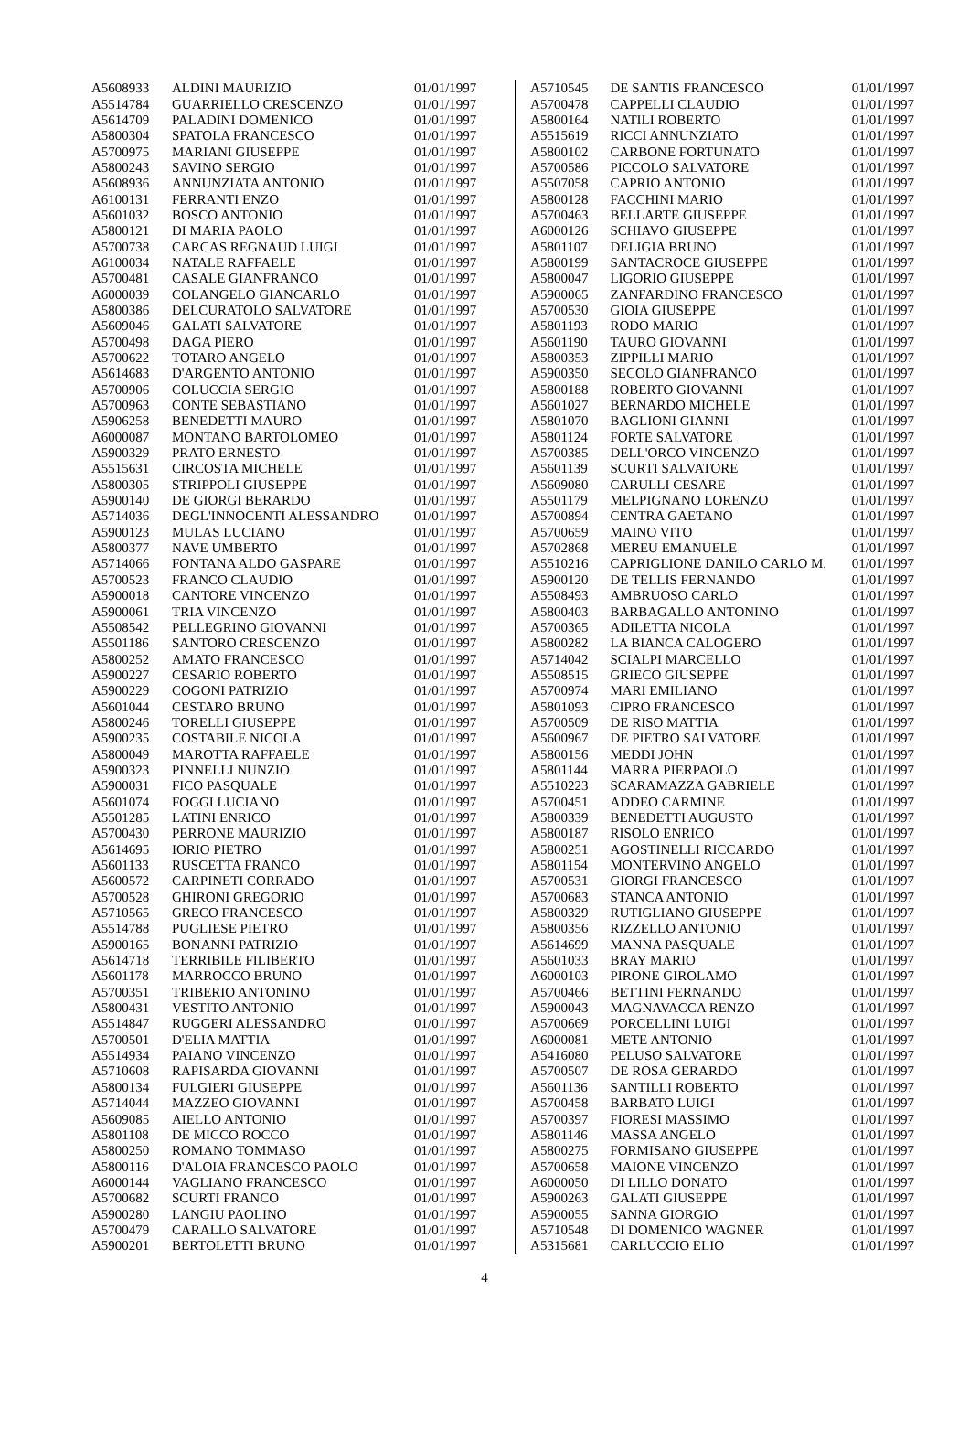| A5608933 | ALDINI MAURIZIO | 01/01/1997 |
| A5514784 | GUARRIELLO CRESCENZO | 01/01/1997 |
| A5614709 | PALADINI DOMENICO | 01/01/1997 |
| A5800304 | SPATOLA FRANCESCO | 01/01/1997 |
| A5700975 | MARIANI GIUSEPPE | 01/01/1997 |
| A5800243 | SAVINO SERGIO | 01/01/1997 |
| A5608936 | ANNUNZIATA ANTONIO | 01/01/1997 |
| A6100131 | FERRANTI ENZO | 01/01/1997 |
| A5601032 | BOSCO ANTONIO | 01/01/1997 |
| A5800121 | DI MARIA PAOLO | 01/01/1997 |
| A5700738 | CARCAS REGNAUD LUIGI | 01/01/1997 |
| A6100034 | NATALE RAFFAELE | 01/01/1997 |
| A5700481 | CASALE GIANFRANCO | 01/01/1997 |
| A6000039 | COLANGELO GIANCARLO | 01/01/1997 |
| A5800386 | DELCURATOLO SALVATORE | 01/01/1997 |
| A5609046 | GALATI SALVATORE | 01/01/1997 |
| A5700498 | DAGA PIERO | 01/01/1997 |
| A5700622 | TOTARO ANGELO | 01/01/1997 |
| A5614683 | D'ARGENTO ANTONIO | 01/01/1997 |
| A5700906 | COLUCCIA SERGIO | 01/01/1997 |
| A5700963 | CONTE SEBASTIANO | 01/01/1997 |
| A5906258 | BENEDETTI MAURO | 01/01/1997 |
| A6000087 | MONTANO BARTOLOMEO | 01/01/1997 |
| A5900329 | PRATO ERNESTO | 01/01/1997 |
| A5515631 | CIRCOSTA MICHELE | 01/01/1997 |
| A5800305 | STRIPPOLI GIUSEPPE | 01/01/1997 |
| A5900140 | DE GIORGI BERARDO | 01/01/1997 |
| A5714036 | DEGL'INNOCENTI ALESSANDRO | 01/01/1997 |
| A5900123 | MULAS LUCIANO | 01/01/1997 |
| A5800377 | NAVE UMBERTO | 01/01/1997 |
| A5714066 | FONTANA ALDO GASPARE | 01/01/1997 |
| A5700523 | FRANCO CLAUDIO | 01/01/1997 |
| A5900018 | CANTORE VINCENZO | 01/01/1997 |
| A5900061 | TRIA VINCENZO | 01/01/1997 |
| A5508542 | PELLEGRINO GIOVANNI | 01/01/1997 |
| A5501186 | SANTORO CRESCENZO | 01/01/1997 |
| A5800252 | AMATO FRANCESCO | 01/01/1997 |
| A5900227 | CESARIO ROBERTO | 01/01/1997 |
| A5900229 | COGONI PATRIZIO | 01/01/1997 |
| A5601044 | CESTARO BRUNO | 01/01/1997 |
| A5800246 | TORELLI GIUSEPPE | 01/01/1997 |
| A5900235 | COSTABILE NICOLA | 01/01/1997 |
| A5800049 | MAROTTA RAFFAELE | 01/01/1997 |
| A5900323 | PINNELLI NUNZIO | 01/01/1997 |
| A5900031 | FICO PASQUALE | 01/01/1997 |
| A5601074 | FOGGI LUCIANO | 01/01/1997 |
| A5501285 | LATINI ENRICO | 01/01/1997 |
| A5700430 | PERRONE MAURIZIO | 01/01/1997 |
| A5614695 | IORIO PIETRO | 01/01/1997 |
| A5601133 | RUSCETTA FRANCO | 01/01/1997 |
| A5600572 | CARPINETI CORRADO | 01/01/1997 |
| A5700528 | GHIRONI GREGORIO | 01/01/1997 |
| A5710565 | GRECO FRANCESCO | 01/01/1997 |
| A5514788 | PUGLIESE PIETRO | 01/01/1997 |
| A5900165 | BONANNI PATRIZIO | 01/01/1997 |
| A5614718 | TERRIBILE FILIBERTO | 01/01/1997 |
| A5601178 | MARROCCO BRUNO | 01/01/1997 |
| A5700351 | TRIBERIO ANTONINO | 01/01/1997 |
| A5800431 | VESTITO ANTONIO | 01/01/1997 |
| A5514847 | RUGGERI ALESSANDRO | 01/01/1997 |
| A5700501 | D'ELIA MATTIA | 01/01/1997 |
| A5514934 | PAIANO VINCENZO | 01/01/1997 |
| A5710608 | RAPISARDA GIOVANNI | 01/01/1997 |
| A5800134 | FULGIERI GIUSEPPE | 01/01/1997 |
| A5714044 | MAZZEO GIOVANNI | 01/01/1997 |
| A5609085 | AIELLO ANTONIO | 01/01/1997 |
| A5801108 | DE MICCO ROCCO | 01/01/1997 |
| A5800250 | ROMANO TOMMASO | 01/01/1997 |
| A5800116 | D'ALOIA FRANCESCO PAOLO | 01/01/1997 |
| A6000144 | VAGLIANO FRANCESCO | 01/01/1997 |
| A5700682 | SCURTI FRANCO | 01/01/1997 |
| A5900280 | LANGIU PAOLINO | 01/01/1997 |
| A5700479 | CARALLO SALVATORE | 01/01/1997 |
| A5900201 | BERTOLETTI BRUNO | 01/01/1997 |
| A5710545 | DE SANTIS FRANCESCO | 01/01/1997 |
| A5700478 | CAPPELLI CLAUDIO | 01/01/1997 |
| A5800164 | NATILI ROBERTO | 01/01/1997 |
| A5515619 | RICCI ANNUNZIATO | 01/01/1997 |
| A5800102 | CARBONE FORTUNATO | 01/01/1997 |
| A5700586 | PICCOLO SALVATORE | 01/01/1997 |
| A5507058 | CAPRIO ANTONIO | 01/01/1997 |
| A5800128 | FACCHINI MARIO | 01/01/1997 |
| A5700463 | BELLARTE GIUSEPPE | 01/01/1997 |
| A6000126 | SCHIAVO GIUSEPPE | 01/01/1997 |
| A5801107 | DELIGIA BRUNO | 01/01/1997 |
| A5800199 | SANTACROCE GIUSEPPE | 01/01/1997 |
| A5800047 | LIGORIO GIUSEPPE | 01/01/1997 |
| A5900065 | ZANFARDINO FRANCESCO | 01/01/1997 |
| A5700530 | GIOIA GIUSEPPE | 01/01/1997 |
| A5801193 | RODO MARIO | 01/01/1997 |
| A5601190 | TAURO GIOVANNI | 01/01/1997 |
| A5800353 | ZIPPILLI MARIO | 01/01/1997 |
| A5900350 | SECOLO GIANFRANCO | 01/01/1997 |
| A5800188 | ROBERTO GIOVANNI | 01/01/1997 |
| A5601027 | BERNARDO MICHELE | 01/01/1997 |
| A5801070 | BAGLIONI GIANNI | 01/01/1997 |
| A5801124 | FORTE SALVATORE | 01/01/1997 |
| A5700385 | DELL'ORCO VINCENZO | 01/01/1997 |
| A5601139 | SCURTI SALVATORE | 01/01/1997 |
| A5609080 | CARULLI CESARE | 01/01/1997 |
| A5501179 | MELPIGNANO LORENZO | 01/01/1997 |
| A5700894 | CENTRA GAETANO | 01/01/1997 |
| A5700659 | MAINO VITO | 01/01/1997 |
| A5702868 | MEREU EMANUELE | 01/01/1997 |
| A5510216 | CAPRIGLIONE DANILO CARLO M. | 01/01/1997 |
| A5900120 | DE TELLIS FERNANDO | 01/01/1997 |
| A5508493 | AMBRUOSO CARLO | 01/01/1997 |
| A5800403 | BARBAGALLO ANTONINO | 01/01/1997 |
| A5700365 | ADILETTA NICOLA | 01/01/1997 |
| A5800282 | LA BIANCA CALOGERO | 01/01/1997 |
| A5714042 | SCIALPI MARCELLO | 01/01/1997 |
| A5508515 | GRIECO GIUSEPPE | 01/01/1997 |
| A5700974 | MARI EMILIANO | 01/01/1997 |
| A5801093 | CIPRO FRANCESCO | 01/01/1997 |
| A5700509 | DE RISO MATTIA | 01/01/1997 |
| A5600967 | DE PIETRO SALVATORE | 01/01/1997 |
| A5800156 | MEDDI JOHN | 01/01/1997 |
| A5801144 | MARRA PIERPAOLO | 01/01/1997 |
| A5510223 | SCARAMAZZA GABRIELE | 01/01/1997 |
| A5700451 | ADDEO CARMINE | 01/01/1997 |
| A5800339 | BENEDETTI AUGUSTO | 01/01/1997 |
| A5800187 | RISOLO ENRICO | 01/01/1997 |
| A5800251 | AGOSTINELLI RICCARDO | 01/01/1997 |
| A5801154 | MONTERVINO ANGELO | 01/01/1997 |
| A5700531 | GIORGI FRANCESCO | 01/01/1997 |
| A5700683 | STANCA ANTONIO | 01/01/1997 |
| A5800329 | RUTIGLIANO GIUSEPPE | 01/01/1997 |
| A5800356 | RIZZELLO ANTONIO | 01/01/1997 |
| A5614699 | MANNA PASQUALE | 01/01/1997 |
| A5601033 | BRAY MARIO | 01/01/1997 |
| A6000103 | PIRONE GIROLAMO | 01/01/1997 |
| A5700466 | BETTINI FERNANDO | 01/01/1997 |
| A5900043 | MAGNAVACCA RENZO | 01/01/1997 |
| A5700669 | PORCELLINI LUIGI | 01/01/1997 |
| A6000081 | METE ANTONIO | 01/01/1997 |
| A5416080 | PELUSO SALVATORE | 01/01/1997 |
| A5700507 | DE ROSA GERARDO | 01/01/1997 |
| A5601136 | SANTILLI ROBERTO | 01/01/1997 |
| A5700458 | BARBATO LUIGI | 01/01/1997 |
| A5700397 | FIORESI MASSIMO | 01/01/1997 |
| A5801146 | MASSA ANGELO | 01/01/1997 |
| A5800275 | FORMISANO GIUSEPPE | 01/01/1997 |
| A5700658 | MAIONE VINCENZO | 01/01/1997 |
| A6000050 | DI LILLO DONATO | 01/01/1997 |
| A5900263 | GALATI GIUSEPPE | 01/01/1997 |
| A5900055 | SANNA GIORGIO | 01/01/1997 |
| A5710548 | DI DOMENICO WAGNER | 01/01/1997 |
| A5315681 | CARLUCCIO ELIO | 01/01/1997 |
4